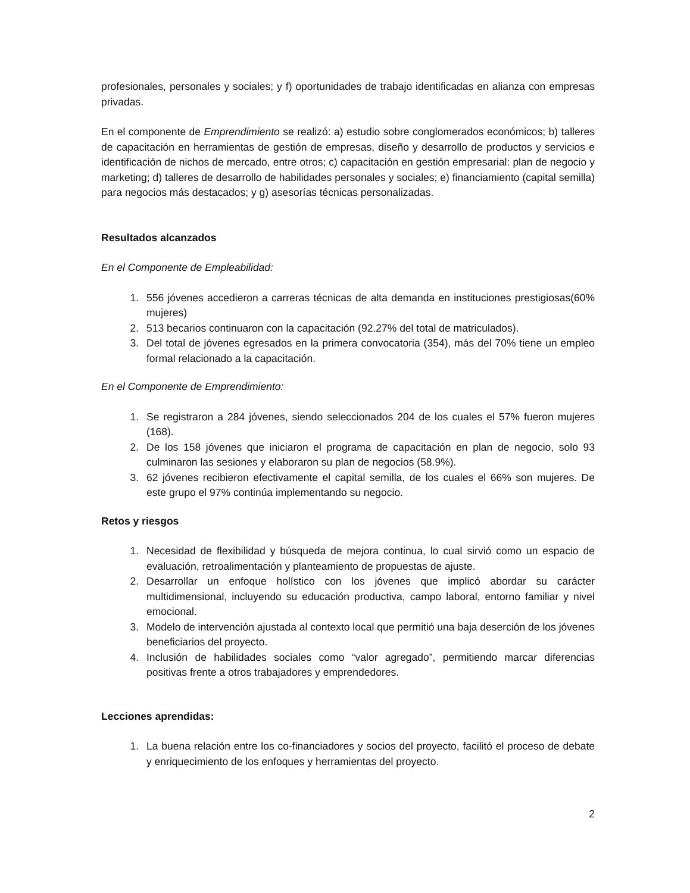profesionales, personales y sociales; y f) oportunidades de trabajo identificadas en alianza con empresas privadas.
En el componente de Emprendimiento se realizó: a) estudio sobre conglomerados económicos; b) talleres de capacitación en herramientas de gestión de empresas, diseño y desarrollo de productos y servicios e identificación de nichos de mercado, entre otros; c) capacitación en gestión empresarial: plan de negocio y marketing; d) talleres de desarrollo de habilidades personales y sociales; e) financiamiento (capital semilla) para negocios más destacados; y g) asesorías técnicas personalizadas.
Resultados alcanzados
En el Componente de Empleabilidad:
1. 556 jóvenes accedieron a carreras técnicas de alta demanda en instituciones prestigiosas(60% mujeres)
2. 513 becarios continuaron con la capacitación (92.27% del total de matriculados).
3. Del total de jóvenes egresados en la primera convocatoria (354), más del 70% tiene un empleo formal relacionado a la capacitación.
En el Componente de Emprendimiento:
1. Se registraron a 284 jóvenes, siendo seleccionados 204 de los cuales el 57% fueron mujeres (168).
2. De los 158 jóvenes que iniciaron el programa de capacitación en plan de negocio, solo 93 culminaron las sesiones y elaboraron su plan de negocios (58.9%).
3. 62 jóvenes recibieron efectivamente el capital semilla, de los cuales el 66% son mujeres. De este grupo el 97% continúa implementando su negocio.
Retos y riesgos
1. Necesidad de flexibilidad y búsqueda de mejora continua, lo cual sirvió como un espacio de evaluación, retroalimentación y planteamiento de propuestas de ajuste.
2. Desarrollar un enfoque holístico con los jóvenes que implicó abordar su carácter multidimensional, incluyendo su educación productiva, campo laboral, entorno familiar y nivel emocional.
3. Modelo de intervención ajustada al contexto local que permitió una baja deserción de los jóvenes beneficiarios del proyecto.
4. Inclusión de habilidades sociales como “valor agregado”, permitiendo marcar diferencias positivas frente a otros trabajadores y emprendedores.
Lecciones aprendidas:
1. La buena relación entre los co-financiadores y socios del proyecto, facilitó el proceso de debate y enriquecimiento de los enfoques y herramientas del proyecto.
2